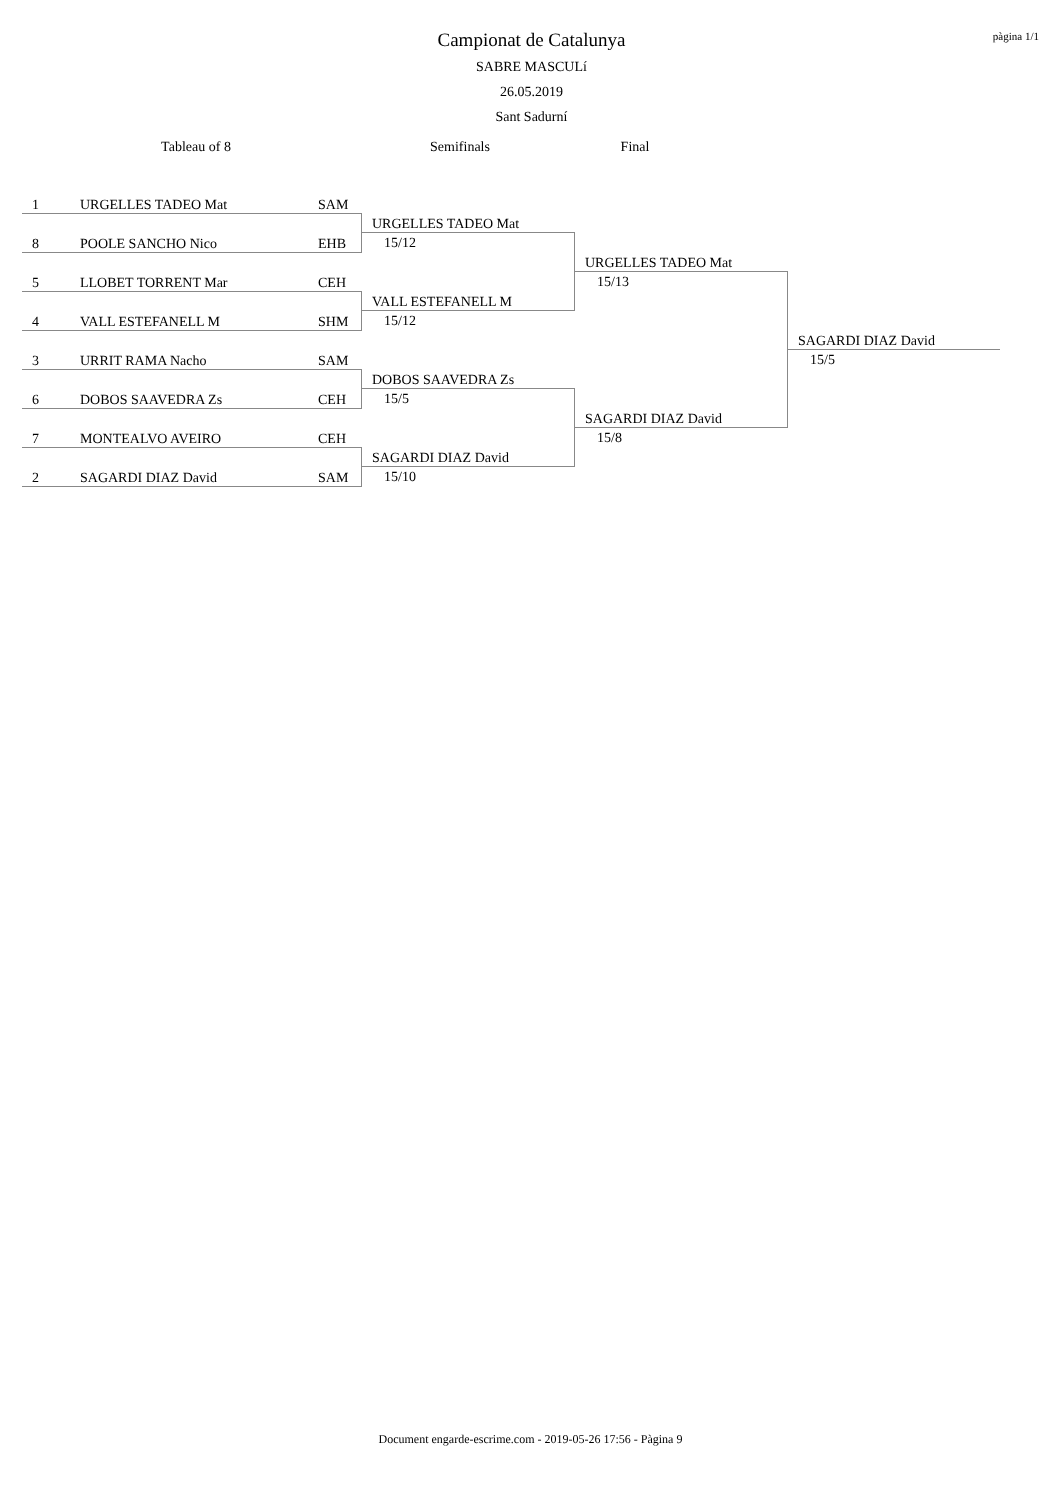Campionat de Catalunya
SABRE MASCULí
26.05.2019
Sant Sadurní
pàgina 1/1
Tableau of 8 Semifinals Final
| 1 URGELLES TADEO Mat SAM | | | |
| | URGELLES TADEO Mat | | |
| 8 POOLE SANCHO Nico EHB | 15/12 | | |
| | | URGELLES TADEO Mat | |
| 5 LLOBET TORRENT Mar CEH | | 15/13 | |
| | VALL ESTEFANELL M | | |
| 4 VALL ESTEFANELL M SHM | 15/12 | | |
| | | | SAGARDI DIAZ David |
| 3 URRIT RAMA Nacho SAM | | | 15/5 |
| | DOBOS SAAVEDRA Zs | | |
| 6 DOBOS SAAVEDRA Zs CEH | 15/5 | | |
| | | SAGARDI DIAZ David | |
| 7 MONTEALVO AVEIRO CEH | | 15/8 | |
| | SAGARDI DIAZ David | | |
| 2 SAGARDI DIAZ David SAM | 15/10 | | |
Document engarde-escrime.com - 2019-05-26 17:56 - Pàgina 9